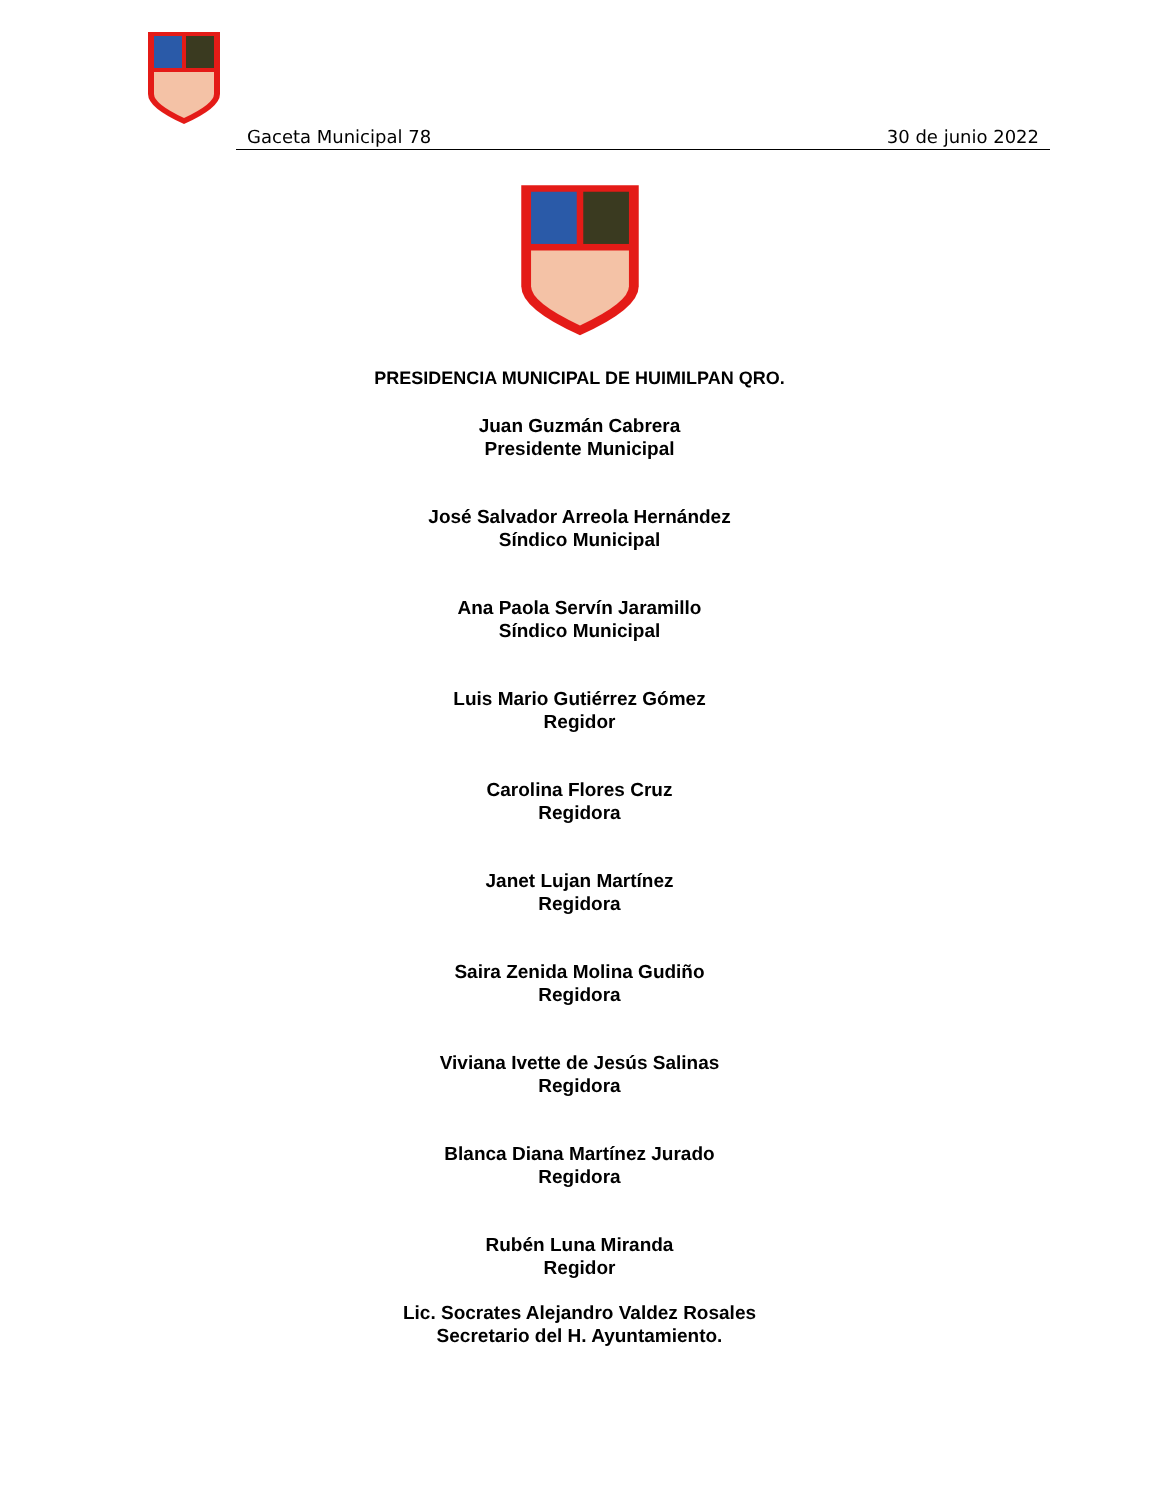Gaceta Municipal 78 30 de junio 2022
PRESIDENCIA MUNICIPAL DE HUIMILPAN QRO.
Juan Guzmán Cabrera
Presidente Municipal
José Salvador Arreola Hernández
Síndico Municipal
Ana Paola Servín Jaramillo
Síndico Municipal
Luis Mario Gutiérrez Gómez
Regidor
Carolina Flores Cruz
Regidora
Janet Lujan Martínez
Regidora
Saira Zenida Molina Gudiño
Regidora
Viviana Ivette de Jesús Salinas
Regidora
Blanca Diana Martínez Jurado
Regidora
Rubén Luna Miranda
Regidor
Lic. Socrates Alejandro Valdez Rosales
Secretario del H. Ayuntamiento.